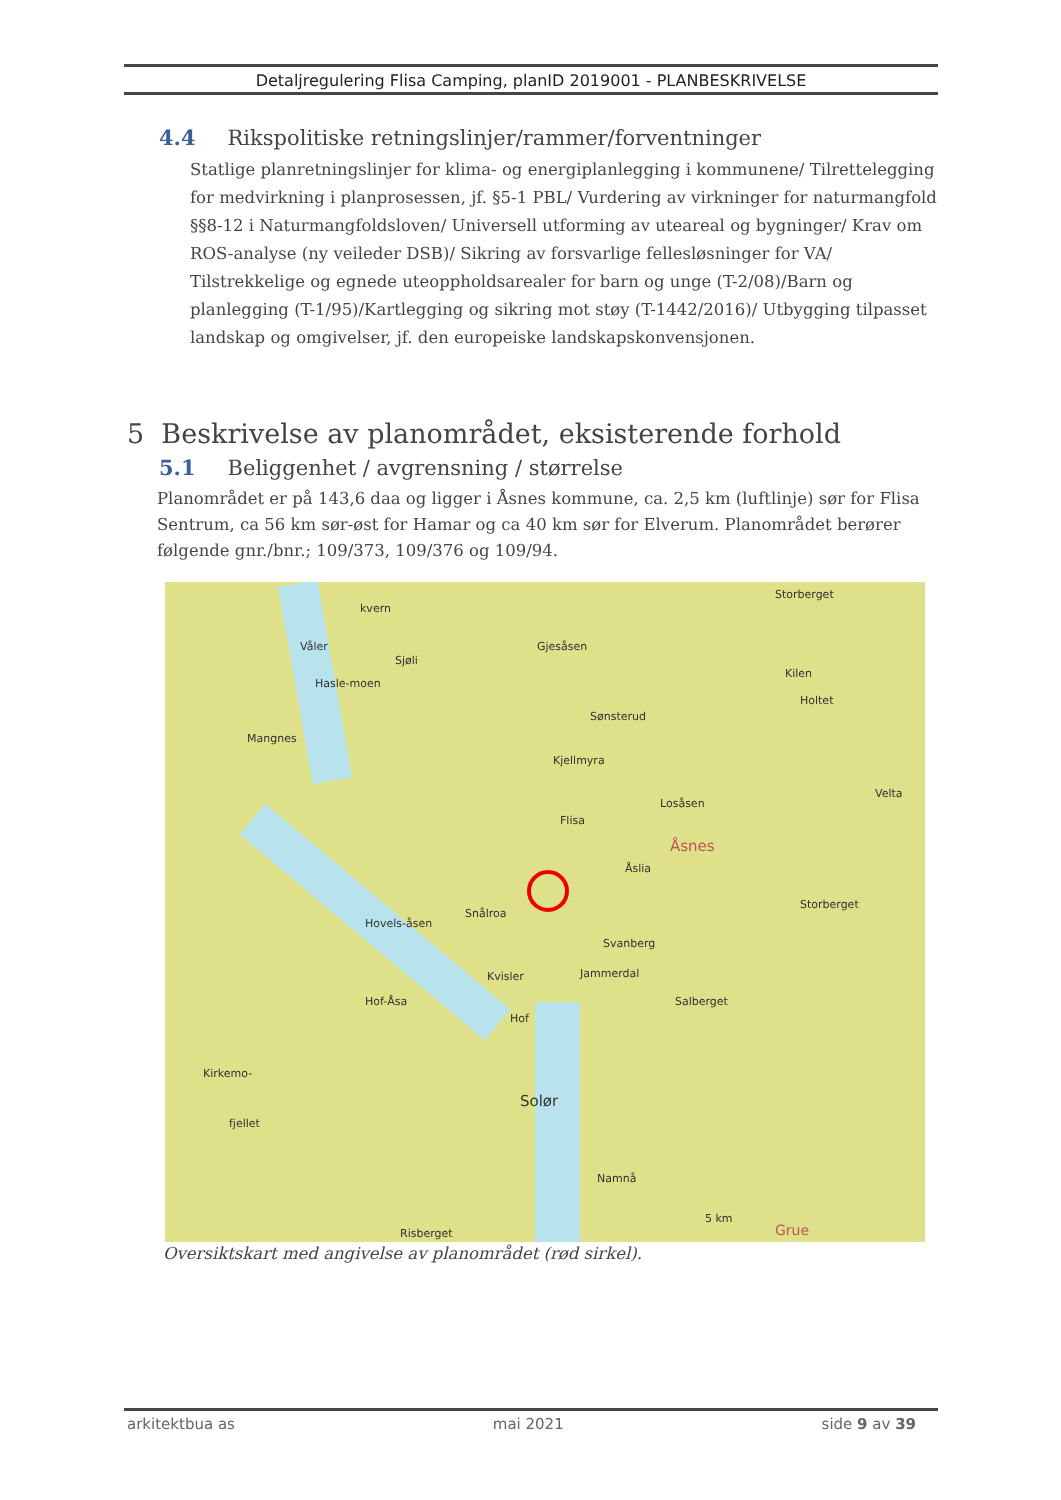Detaljregulering Flisa Camping, planID 2019001 - PLANBESKRIVELSE
4.4 Rikspolitiske retningslinjer/rammer/forventninger
Statlige planretningslinjer for klima- og energiplanlegging i kommunene/ Tilrettelegging for medvirkning i planprosessen, jf. §5-1 PBL/ Vurdering av virkninger for naturmangfold §§8-12 i Naturmangfoldsloven/ Universell utforming av uteareal og bygninger/ Krav om ROS-analyse (ny veileder DSB)/ Sikring av forsvarlige fellesløsninger for VA/ Tilstrekkelige og egnede uteoppholdsarealer for barn og unge (T-2/08)/Barn og planlegging (T-1/95)/Kartlegging og sikring mot støy (T-1442/2016)/ Utbygging tilpasset landskap og omgivelser, jf. den europeiske landskapskonvensjonen.
5 Beskrivelse av planområdet, eksisterende forhold
5.1 Beliggenhet / avgrensning / størrelse
Planområdet er på 143,6 daa og ligger i Åsnes kommune, ca. 2,5 km (luftlinje) sør for Flisa Sentrum, ca 56 km sør-øst for Hamar og ca 40 km sør for Elverum. Planområdet berører følgende gnr./bnr.; 109/373, 109/376 og 109/94.
Storberget
kvern
Gjesåsen Våler
Sjøli
Hasle-moen
Kilen
Holtet
Sønsterud
Mangnes
Kjellmyra
Velta
Losåsen
Flisa
Åsnes
Åslia
Storberget
Snålroa
Hovels-åsen
Svanberg
Jammerdal Kvisler
Salberget Hof-Åsa
Hof
Kirkemo-
Solør
fjellet
Namnå
Risberget
5 km
Grue
Oversiktskart med angivelse av planområdet (rød sirkel).
arkitektbua as mai 2021 side 9 av 39